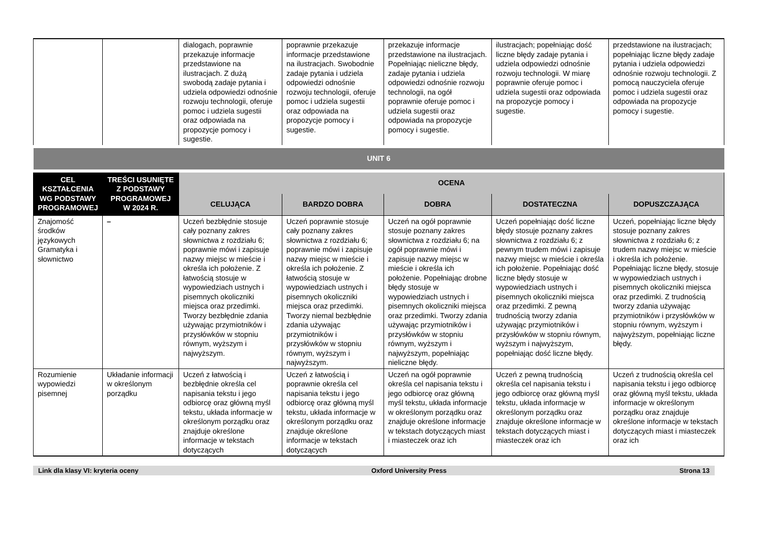| | | dialogach, poprawnie przekazuje informacje przedstawione na ilustracjach. Z dużą swobodą zadaje pytania i udziela odpowiedzi odnośnie rozwoju technologii, oferuje pomoc i udziela sugestii oraz odpowiada na propozycje pomocy i sugestie. | poprawnie przekazuje informacje przedstawione na ilustracjach. Swobodnie zadaje pytania i udziela odpowiedzi odnośnie rozwoju technologii, oferuje pomoc i udziela sugestii oraz odpowiada na propozycje pomocy i sugestie. | przekazuje informacje przedstawione na ilustracjach. Popełniając nieliczne błędy, zadaje pytania i udziela odpowiedzi odnośnie rozwoju technologii, na ogół poprawnie oferuje pomoc i udziela sugestii oraz odpowiada na propozycje pomocy i sugestie. | ilustracjach; popełniając dość liczne błędy zadaje pytania i udziela odpowiedzi odnośnie rozwoju technologii. W miarę poprawnie oferuje pomoc i udziela sugestii oraz odpowiada na propozycje pomocy i sugestie. | przedstawione na ilustracjach; popełniając liczne błędy zadaje pytania i udziela odpowiedzi odnośnie rozwoju technologii. Z pomocą nauczyciela oferuje pomoc i udziela sugestii oraz odpowiada na propozycje pomocy i sugestie. |
| UNIT 6 | | | | | | |
| CEL KSZTAŁCENIA WG PODSTAWY PROGRAMOWEJ | TREŚCI USUNIĘTE Z PODSTAWY PROGRAMOWEJ W 2024 R. | OCENA | | | | |
| | | CELUJĄCA | BARDZO DOBRA | DOBRA | DOSTATECZNA | DOPUSZCZAJĄCA |
| Znajomość środków językowych Gramatyka i słownictwo | – | Uczeń bezbłędnie stosuje cały poznany zakres słownictwa z rozdziału 6; poprawnie mówi i zapisuje nazwy miejsc w mieście i określa ich położenie. Z łatwością stosuje w wypowiedziach ustnych i pisemnych okoliczniki miejsca oraz przedimki. Tworzy bezbłędnie zdania używając przymiotników i przysłówków w stopniu równym, wyższym i najwyższym. | Uczeń poprawnie stosuje cały poznany zakres słownictwa z rozdziału 6; poprawnie mówi i zapisuje nazwy miejsc w mieście i określa ich położenie. Z łatwością stosuje w wypowiedziach ustnych i pisemnych okoliczniki miejsca oraz przedimki. Tworzy niemal bezbłędnie zdania używając przymiotników i przysłówków w stopniu równym, wyższym i najwyższym. | Uczeń na ogół poprawnie stosuje poznany zakres słownictwa z rozdziału 6; na ogół poprawnie mówi i zapisuje nazwy miejsc w mieście i określa ich położenie. Popełniając drobne błędy stosuje w wypowiedziach ustnych i pisemnych okoliczniki miejsca oraz przedimki. Tworzy zdania używając przymiotników i przysłówków w stopniu równym, wyższym i najwyższym, popełniając nieliczne błędy. | Uczeń popełniając dość liczne błędy stosuje poznany zakres słownictwa z rozdziału 6; z pewnym trudem mówi i zapisuje nazwy miejsc w mieście i określa ich położenie. Popełniając dość liczne błędy stosuje w wypowiedziach ustnych i pisemnych okoliczniki miejsca oraz przedimki. Z pewną trudnością tworzy zdania używając przymiotników i przysłówków w stopniu równym, wyższym i najwyższym, popełniając dość liczne błędy. | Uczeń, popełniając liczne błędy stosuje poznany zakres słownictwa z rozdziału 6; z trudem nazwy miejsc w mieście i określa ich położenie. Popełniając liczne błędy, stosuje w wypowiedziach ustnych i pisemnych okoliczniki miejsca oraz przedimki. Z trudnością tworzy zdania używając przymiotników i przysłówków w stopniu równym, wyższym i najwyższym, popełniając liczne błędy. |
| Rozumienie wypowiedzi pisemnej | Układanie informacji w określonym porządku | Uczeń z łatwością i bezbłędnie określa cel napisania tekstu i jego odbiorcę oraz główną myśl tekstu, układa informacje w określonym porządku oraz znajduje określone informacje w tekstach dotyczących | Uczeń z łatwością i poprawnie określa cel napisania tekstu i jego odbiorcę oraz główną myśl tekstu, układa informacje w określonym porządku oraz znajduje określone informacje w tekstach dotyczących | Uczeń na ogół poprawnie określa cel napisania tekstu i jego odbiorcę oraz główną myśl tekstu, układa informacje w określonym porządku oraz znajduje określone informacje w tekstach dotyczących miast i miasteczek oraz ich | Uczeń z pewną trudnością określa cel napisania tekstu i jego odbiorcę oraz główną myśl tekstu, układa informacje w określonym porządku oraz znajduje określone informacje w tekstach dotyczących miast i miasteczek oraz ich | Uczeń z trudnością określa cel napisania tekstu i jego odbiorcę oraz główną myśl tekstu, układa informacje w określonym porządku oraz znajduje określone informacje w tekstach dotyczących miast i miasteczek oraz ich |
Link dla klasy VI: kryteria oceny Oxford University Press Strona 13